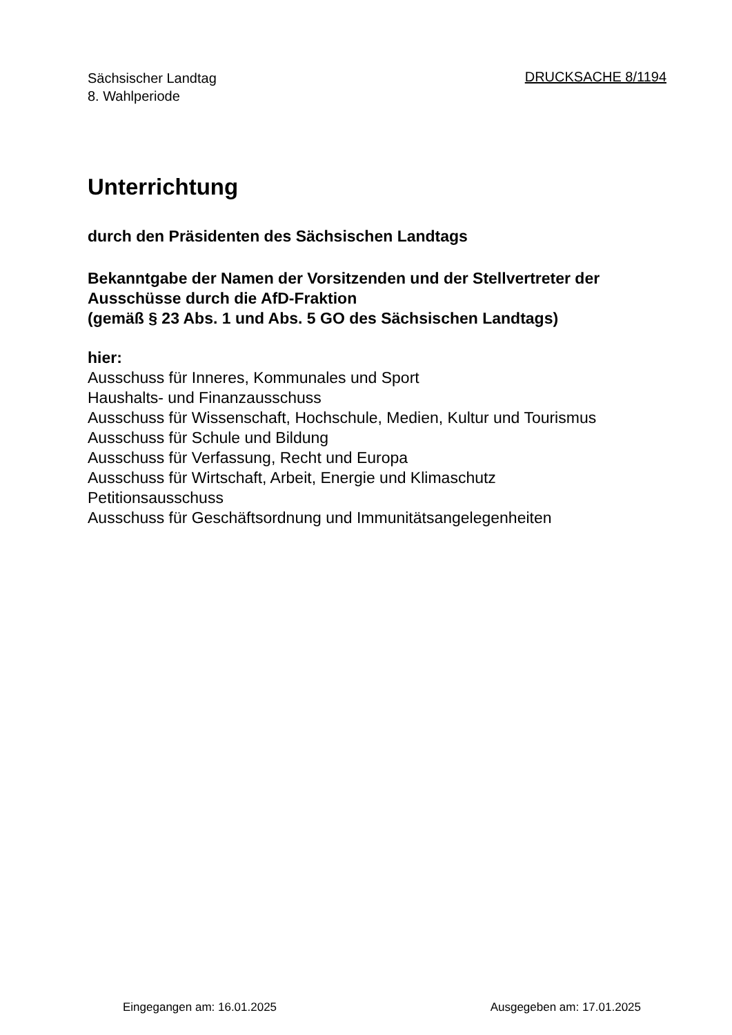Sächsischer Landtag
8. Wahlperiode
DRUCKSACHE 8/1194
Unterrichtung
durch den Präsidenten des Sächsischen Landtags
Bekanntgabe der Namen der Vorsitzenden und der Stellvertreter der Ausschüsse durch die AfD-Fraktion
(gemäß § 23 Abs. 1 und Abs. 5 GO des Sächsischen Landtags)
hier:
Ausschuss für Inneres, Kommunales und Sport
Haushalts- und Finanzausschuss
Ausschuss für Wissenschaft, Hochschule, Medien, Kultur und Tourismus
Ausschuss für Schule und Bildung
Ausschuss für Verfassung, Recht und Europa
Ausschuss für Wirtschaft, Arbeit, Energie und Klimaschutz
Petitionsausschuss
Ausschuss für Geschäftsordnung und Immunitätsangelegenheiten
Eingegangen am: 16.01.2025 Ausgegeben am: 17.01.2025